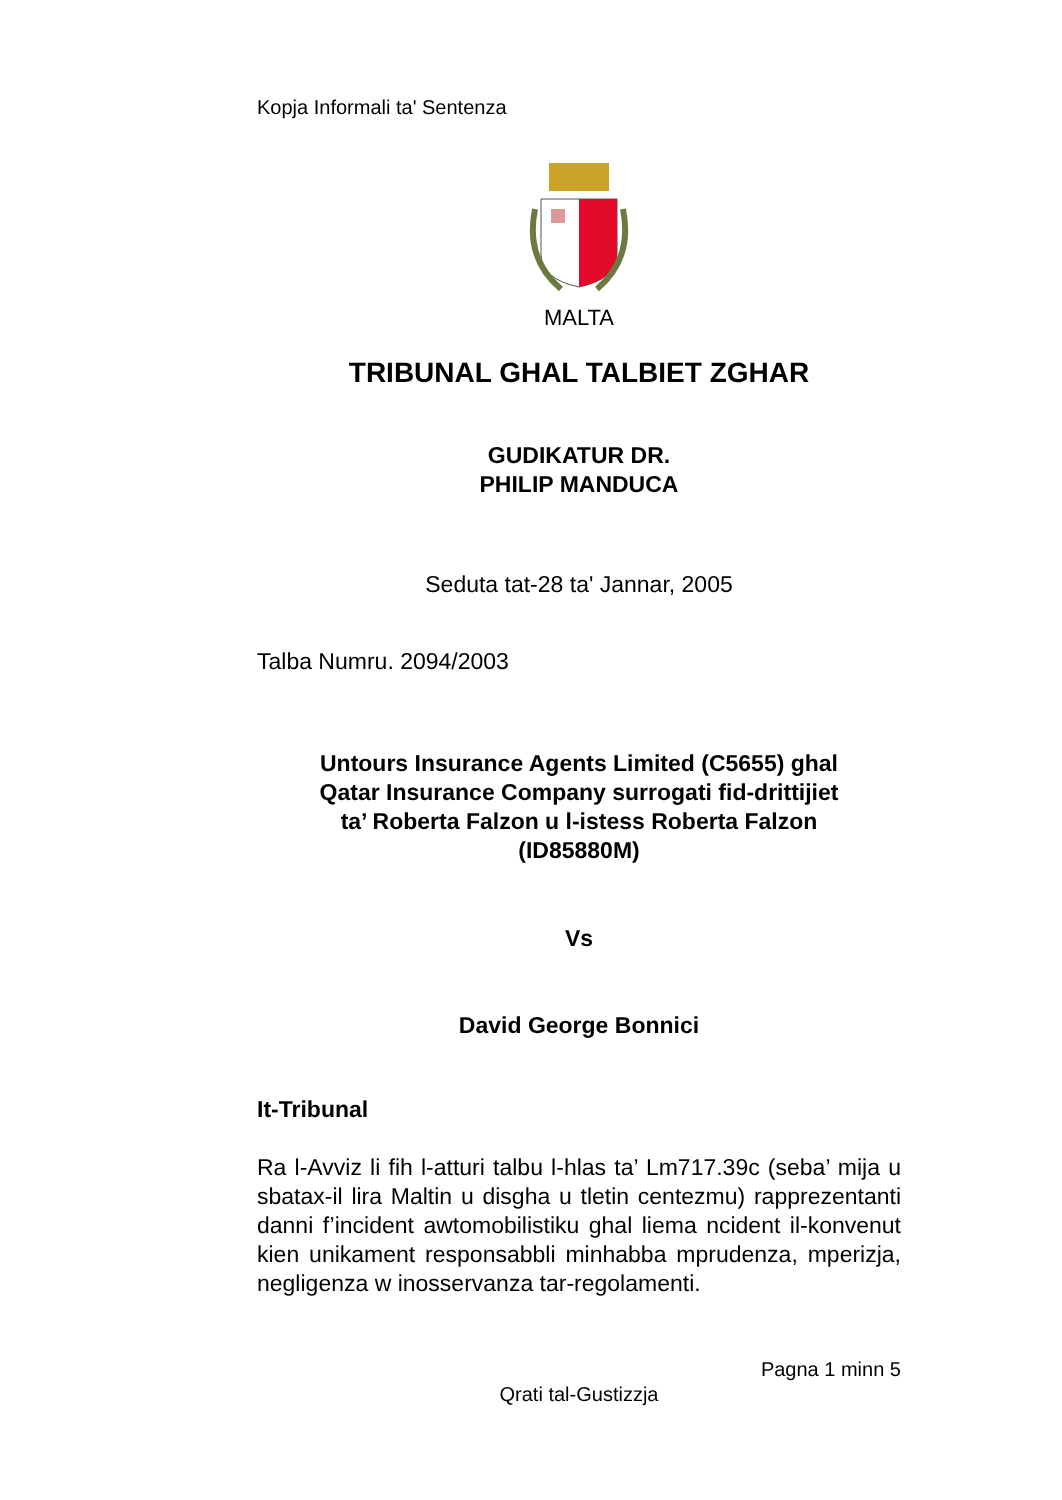Kopja Informali ta' Sentenza
MALTA
TRIBUNAL GHAL TALBIET ZGHAR
GUDIKATUR DR.
PHILIP MANDUCA
Seduta tat-28 ta' Jannar, 2005
Talba Numru. 2094/2003
Untours Insurance Agents Limited (C5655) ghal
Qatar Insurance Company surrogati fid-drittijiet
ta’ Roberta Falzon u l-istess Roberta Falzon
(ID85880M)
Vs
David George Bonnici
It-Tribunal
Ra l-Avviz li fih l-atturi talbu l-hlas ta’ Lm717.39c (seba’ mija u sbatax-il lira Maltin u disgha u tletin centezmu) rapprezentanti danni f’incident awtomobilistiku ghal liema ncident il-konvenut kien unikament responsabbli minhabba mprudenza, mperizja, negligenza w inosservanza tar-regolamenti.
Pagna 1 minn 5
Qrati tal-Gustizzja